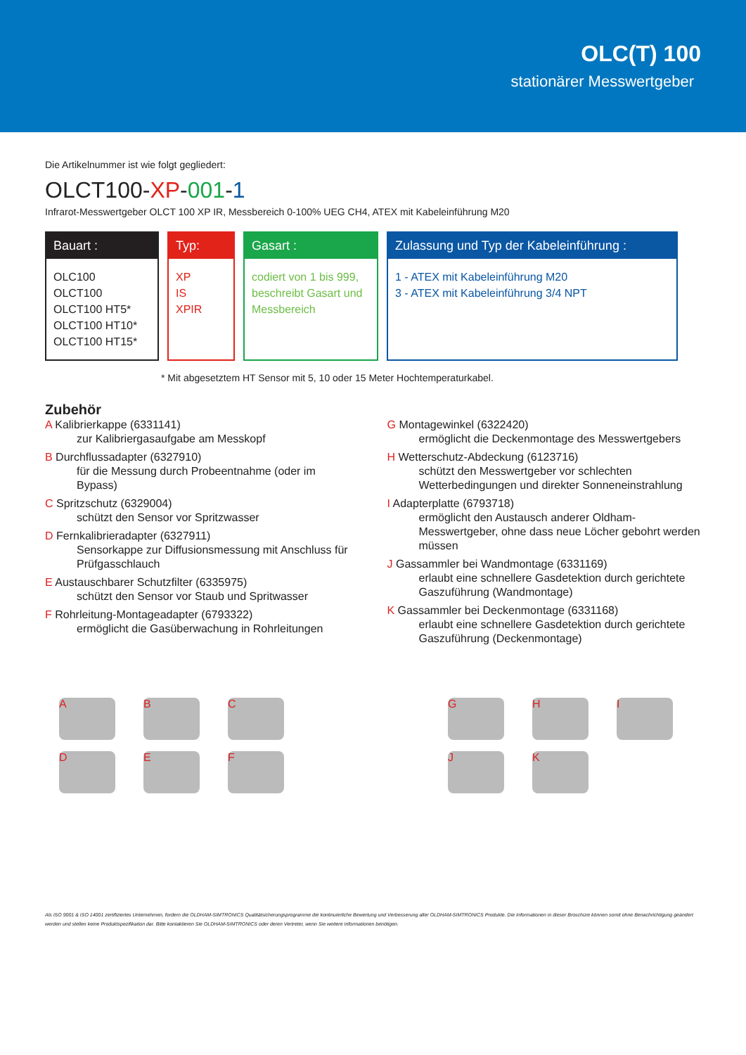OLC(T) 100
stationärer Messwertgeber
Die Artikelnummer ist wie folgt gegliedert:
OLCT100-XP-001-1
Infrarot-Messwertgeber OLCT 100 XP IR, Messbereich 0-100% UEG CH4, ATEX mit Kabeleinführung M20
Bauart :
OLC100
OLCT100
OLCT100 HT5*
OLCT100 HT10*
OLCT100 HT15*
Typ:
XP
IS
XPIR
Gasart :
codiert von 1 bis 999, beschreibt Gasart und Messbereich
Zulassung und Typ der Kabeleinführung :
1 - ATEX mit Kabeleinführung M20
3 - ATEX mit Kabeleinführung 3/4 NPT
* Mit abgesetztem HT Sensor mit 5, 10 oder 15 Meter Hochtemperaturkabel.
Zubehör
A Kalibrierkappe (6331141)
zur Kalibriergasaufgabe am Messkopf
B Durchflussadapter (6327910)
für die Messung durch Probeentnahme (oder im Bypass)
C Spritzschutz (6329004)
schützt den Sensor vor Spritzwasser
D Fernkalibrieradapter (6327911)
Sensorkappe zur Diffusionsmessung mit Anschluss für Prüfgasschlauch
E Austauschbarer Schutzfilter (6335975)
schützt den Sensor vor Staub und Spritwasser
F Rohrleitung-Montageadapter (6793322)
ermöglicht die Gasüberwachung in Rohrleitungen
G Montagewinkel (6322420)
ermöglicht die Deckenmontage des Messwertgebers
H Wetterschutz-Abdeckung (6123716)
schützt den Messwertgeber vor schlechten Wetterbedingungen und direkter Sonneneinstrahlung
I Adapterplatte (6793718)
ermöglicht den Austausch anderer Oldham-Messwertgeber, ohne dass neue Löcher gebohrt werden müssen
J Gassammler bei Wandmontage (6331169)
erlaubt eine schnellere Gasdetektion durch gerichtete Gaszuführung (Wandmontage)
K Gassammler bei Deckenmontage (6331168)
erlaubt eine schnellere Gasdetektion durch gerichtete Gaszuführung (Deckenmontage)
ABCDEF GHIJK
Als ISO 9001 & ISO 14001 zertifiziertes Unternehmen, fordern die OLDHAM-SIMTRONICS Qualitätsicherungsprogramme die kontinuierliche Bewertung und Verbesserung aller OLDHAM-SIMTRONICS Produkte. Die Informationen in dieser Broschüre können somit ohne Benachrichtigung geändert werden und stellen keine Produktspezifikation dar. Bitte kontaktieren Sie OLDHAM-SIMTRONICS oder deren Vertreter, wenn Sie weitere Informationen benötigen.